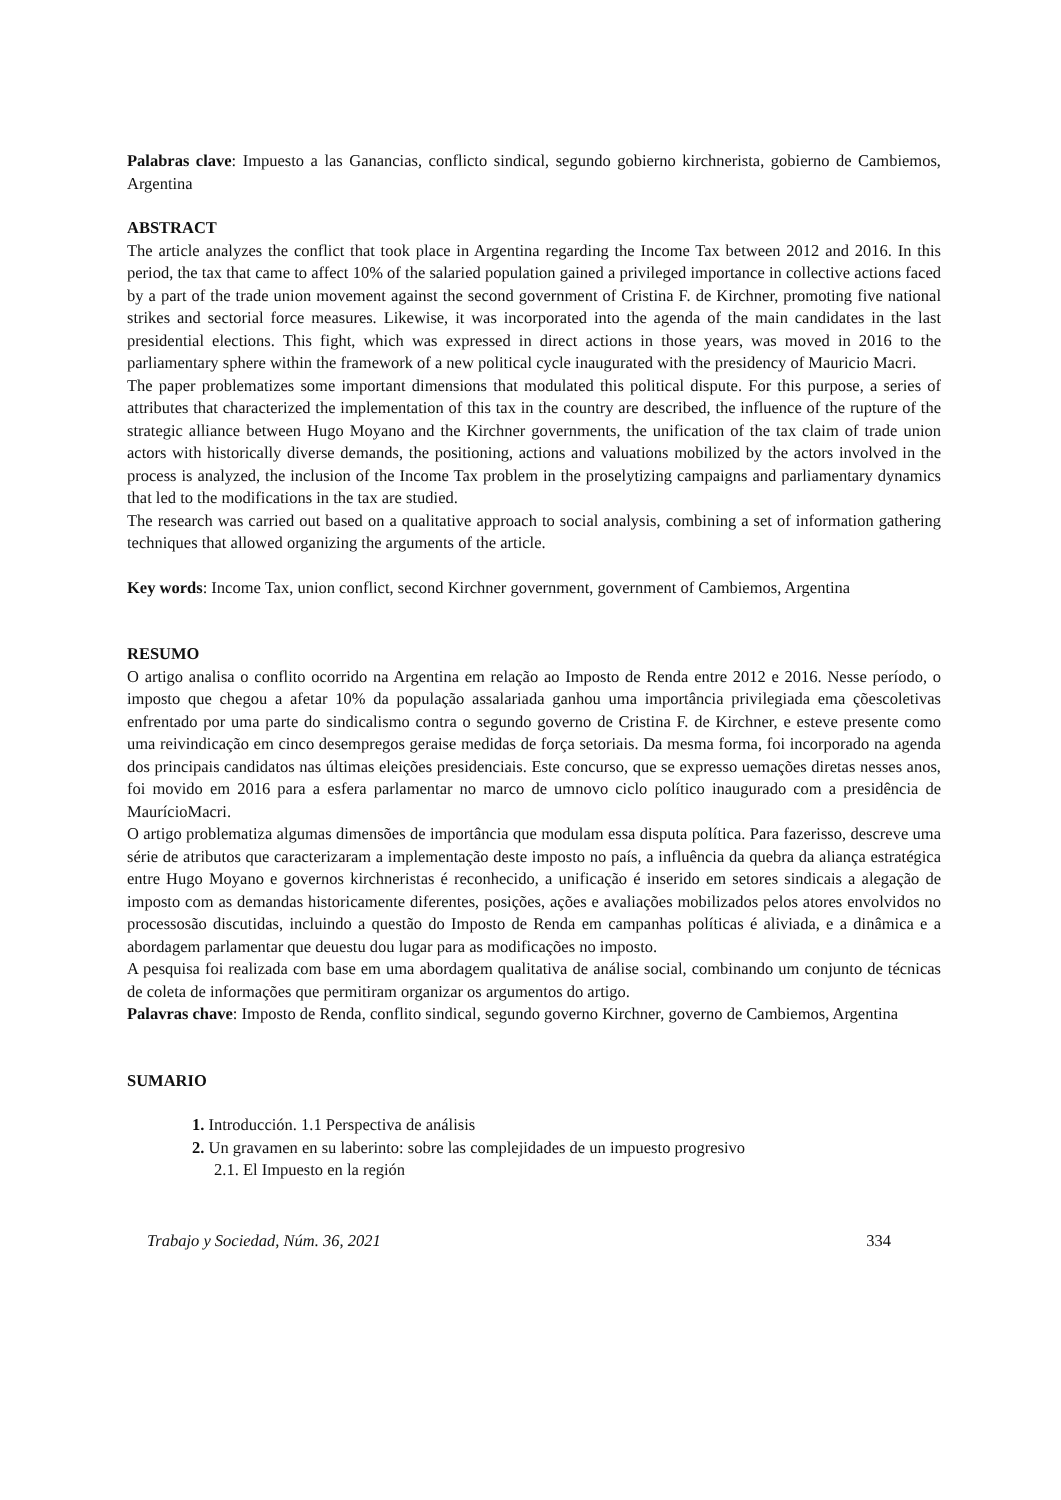Palabras clave: Impuesto a las Ganancias, conflicto sindical, segundo gobierno kirchnerista, gobierno de Cambiemos, Argentina
ABSTRACT
The article analyzes the conflict that took place in Argentina regarding the Income Tax between 2012 and 2016. In this period, the tax that came to affect 10% of the salaried population gained a privileged importance in collective actions faced by a part of the trade union movement against the second government of Cristina F. de Kirchner, promoting five national strikes and sectorial force measures. Likewise, it was incorporated into the agenda of the main candidates in the last presidential elections. This fight, which was expressed in direct actions in those years, was moved in 2016 to the parliamentary sphere within the framework of a new political cycle inaugurated with the presidency of Mauricio Macri.
The paper problematizes some important dimensions that modulated this political dispute. For this purpose, a series of attributes that characterized the implementation of this tax in the country are described, the influence of the rupture of the strategic alliance between Hugo Moyano and the Kirchner governments, the unification of the tax claim of trade union actors with historically diverse demands, the positioning, actions and valuations mobilized by the actors involved in the process is analyzed, the inclusion of the Income Tax problem in the proselytizing campaigns and parliamentary dynamics that led to the modifications in the tax are studied.
The research was carried out based on a qualitative approach to social analysis, combining a set of information gathering techniques that allowed organizing the arguments of the article.
Key words: Income Tax, union conflict, second Kirchner government, government of Cambiemos, Argentina
RESUMO
O artigo analisa o conflito ocorrido na Argentina em relação ao Imposto de Renda entre 2012 e 2016. Nesse período, o imposto que chegou a afetar 10% da população assalariada ganhou uma importância privilegiada ema çõescoletivas enfrentado por uma parte do sindicalismo contra o segundo governo de Cristina F. de Kirchner, e esteve presente como uma reivindicação em cinco desempregos geraise medidas de força setoriais. Da mesma forma, foi incorporado na agenda dos principais candidatos nas últimas eleições presidenciais. Este concurso, que se expresso uemações diretas nesses anos, foi movido em 2016 para a esfera parlamentar no marco de umnovo ciclo político inaugurado com a presidência de MaurícioMacri.
O artigo problematiza algumas dimensões de importância que modulam essa disputa política. Para fazerisso, descreve uma série de atributos que caracterizaram a implementação deste imposto no país, a influência da quebra da aliança estratégica entre Hugo Moyano e governos kirchneristas é reconhecido, a unificação é inserido em setores sindicais a alegação de imposto com as demandas historicamente diferentes, posições, ações e avaliações mobilizados pelos atores envolvidos no processosão discutidas, incluindo a questão do Imposto de Renda em campanhas políticas é aliviada, e a dinâmica e a abordagem parlamentar que deuestu dou lugar para as modificações no imposto.
A pesquisa foi realizada com base em uma abordagem qualitativa de análise social, combinando um conjunto de técnicas de coleta de informações que permitiram organizar os argumentos do artigo.
Palavras chave: Imposto de Renda, conflito sindical, segundo governo Kirchner, governo de Cambiemos, Argentina
SUMARIO
1. Introducción. 1.1 Perspectiva de análisis
2. Un gravamen en su laberinto: sobre las complejidades de un impuesto progresivo
2.1. El Impuesto en la región
Trabajo y Sociedad, Núm. 36, 2021 334